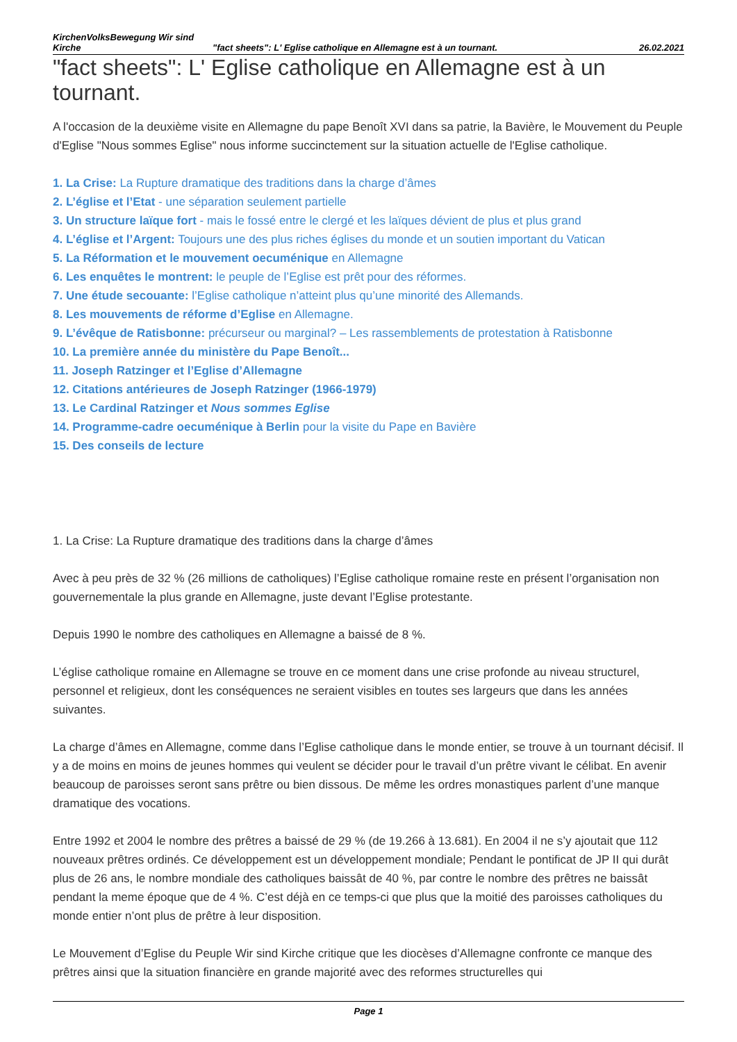KirchenVolksBewegung Wir sind Kirche
"fact sheets": L' Eglise catholique en Allemagne est à un tournant.
26.02.2021
"fact sheets": L' Eglise catholique en Allemagne est à un tournant.
A l'occasion de la deuxième visite en Allemagne du pape Benoît XVI dans sa patrie, la Bavière, le Mouvement du Peuple d'Eglise "Nous sommes Eglise" nous informe succinctement sur la situation actuelle de l'Eglise catholique.
1. La Crise: La Rupture dramatique des traditions dans la charge d’âmes
2. L’église et l’Etat - une séparation seulement partielle
3. Un structure laïque fort - mais le fossé entre le clergé et les laïques dévient de plus et plus grand
4. L’église et l’Argent: Toujours une des plus riches églises du monde et un soutien important du Vatican
5. La Réformation et le mouvement oecuménique en Allemagne
6. Les enquêtes le montrent: le peuple de l’Eglise est prêt pour des réformes.
7. Une étude secouante: l’Eglise catholique n’atteint plus qu’une minorité des Allemands.
8. Les mouvements de réforme d’Eglise en Allemagne.
9. L’évêque de Ratisbonne: précurseur ou marginal? – Les rassemblements de protestation à Ratisbonne
10. La première année du ministère du Pape Benoît...
11. Joseph Ratzinger et l’Eglise d’Allemagne
12. Citations antérieures de Joseph Ratzinger (1966-1979)
13. Le Cardinal Ratzinger et Nous sommes Eglise
14. Programme-cadre oecuménique à Berlin pour la visite du Pape en Bavière
15. Des conseils de lecture
1. La Crise: La Rupture dramatique des traditions dans la charge d’âmes
Avec à peu près de 32 % (26 millions de catholiques) l’Eglise catholique romaine reste en présent l’organisation non gouvernementale la plus grande en Allemagne, juste devant l’Eglise protestante.
Depuis 1990 le nombre des catholiques en Allemagne a baissé de 8 %.
L’église catholique romaine en Allemagne se trouve en ce moment dans une crise profonde au niveau structurel, personnel et religieux, dont les conséquences ne seraient visibles en toutes ses largeurs que dans les années suivantes.
La charge d’âmes en Allemagne, comme dans l’Eglise catholique dans le monde entier, se trouve à un tournant décisif. Il y a de moins en moins de jeunes hommes qui veulent se décider pour le travail d’un prêtre vivant le célibat. En avenir beaucoup de paroisses seront sans prêtre ou bien dissous. De même les ordres monastiques parlent d’une manque dramatique des vocations.
Entre 1992 et 2004 le nombre des prêtres a baissé de 29 % (de 19.266 à 13.681). En 2004 il ne s’y ajoutait que 112 nouveaux prêtres ordinés. Ce développement est un développement mondiale; Pendant le pontificat de JP II qui durât plus de 26 ans, le nombre mondiale des catholiques baissât de 40 %, par contre le nombre des prêtres ne baissât pendant la meme époque que de 4 %. C’est déjà en ce temps-ci que plus que la moitié des paroisses catholiques du monde entier n’ont plus de prêtre à leur disposition.
Le Mouvement d’Eglise du Peuple Wir sind Kirche critique que les diocèses d’Allemagne confronte ce manque des prêtres ainsi que la situation financière en grande majorité avec des reformes structurelles qui
Page 1